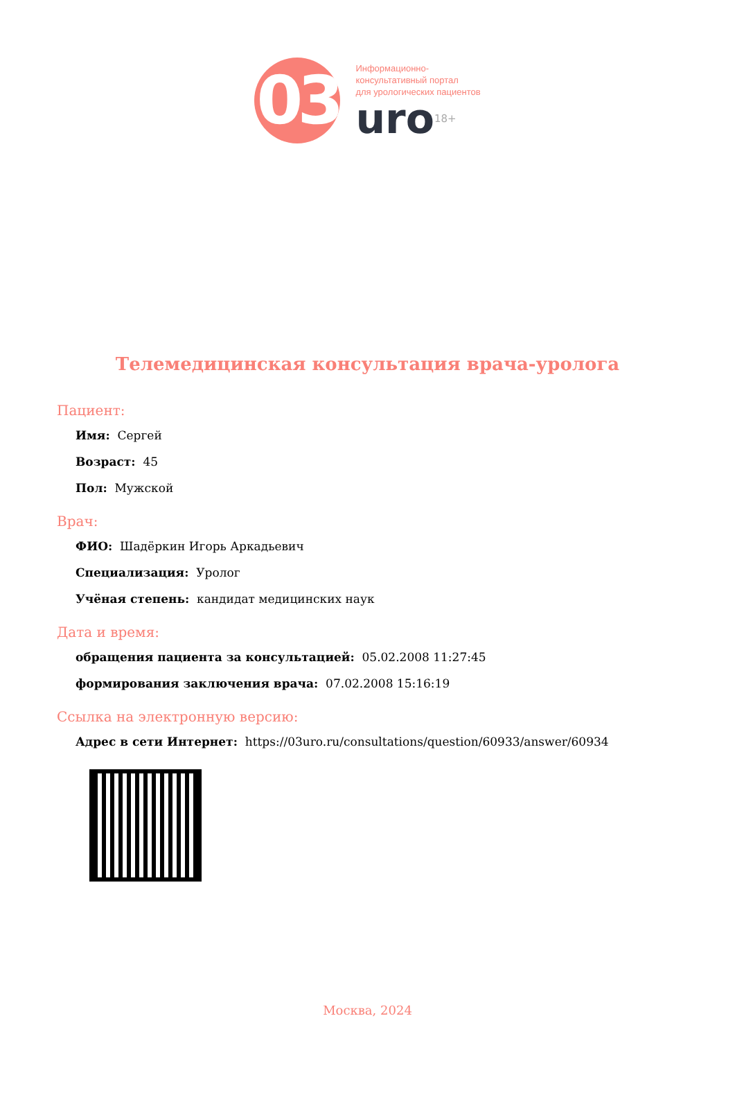03
Информационно-
консультативный портал
для урологических пациентов
uro<sup>18+</sup>
Телемедицинская консультация врача-уролога
Пациент:
Имя: Сергей
Возраст: 45
Пол: Мужской
Врач:
ФИО: Шадёркин Игорь Аркадьевич
Специализация: Уролог
Учёная степень: кандидат медицинских наук
Дата и время:
обращения пациента за консультацией: 05.02.2008 11:27:45
формирования заключения врача: 07.02.2008 15:16:19
Ссылка на электронную версию:
Адрес в сети Интернет: https://03uro.ru/consultations/question/60933/answer/60934
Москва, 2024